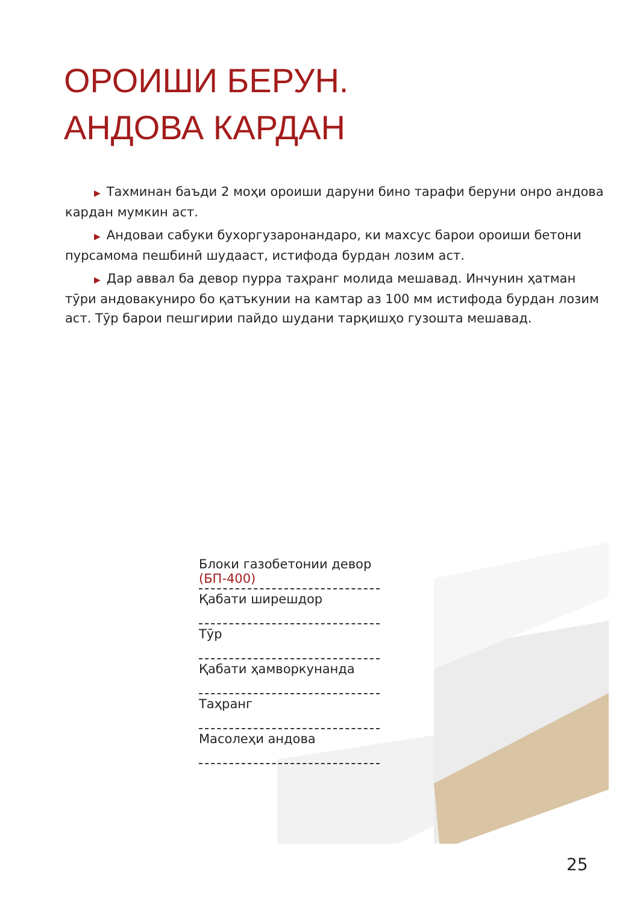ОРОИШИ БЕРУН.
АНДОВА КАРДАН
▶ Тахминан баъди 2 моҳи ороиши даруни бино тарафи беруни онро андова кардан мумкин аст.
▶ Андоваи сабуки бухоргузаронандаро, ки махсус барои ороиши бетони пурсамома пешбинӣ шудааст, истифода бурдан лозим аст.
▶ Дар аввал ба девор пурра таҳранг молида мешавад. Инчунин ҳатман тӯри андовакуниро бо қатъкунии на камтар аз 100 мм истифода бурдан лозим аст. Тӯр барои пешгирии пайдо шудани тарқишҳо гузошта мешавад.
Блоки газобетонии девор (БП-400)
Қабати ширешдор
Тӯр
Қабати ҳамворкунанда
Таҳранг
Масолеҳи андова
25